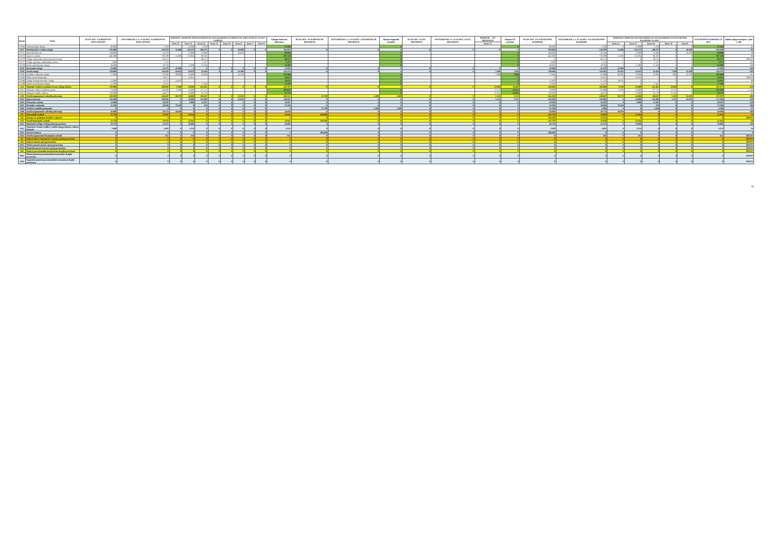| Konto | Naziv | PLAN 2017. ZA REDOVNU DJELATNOST | OSTVARENJE 1.1.-31.10.2017. ZA REDOVNU DJELATNOST | IZMJENE I DOPUNE FINANCIJSKOG PLANA RASHODA ZA REDOVNU DJELATNOST ZA 2017. GODINU | | | | | | | | Ukupno Redovna djelatnost | PLAN 2017. ZA KAPITALNE PROJEKTE | OSTVARENJE 1.1.-31.10.2017. ZA KAPITALNE PROJEKTE | Ukupno kapitalni projekti | PLAN 2017. ZA EU PROJEKTE | OSTVARENJE 1.1.-31.10.2017. ZA EU PROJEKTE | IZMJENE ... EU PROJEKTE | Ukupno EU projekti | PLAN 2017. ZA SVEUKUPNE RASHODE | OSTVARENJE 1.1.-31.10.2017. ZA SVEUKUPNE RASHODE | IZMJENE I DOPUNE FINANCIJSKOG PLANA RASHODA ZA SVEUKUPNE RASHODE ZA 2017. | | | | | SVEUKUPNO RASHODI ZA 2017. | Indeks ukupno izmjene / plan x 100 |
| --- | --- | --- | --- | --- | --- | --- | --- | --- | --- | --- | --- | --- | --- | --- | --- | --- | --- | --- | --- | --- | --- | --- | --- | --- | --- | --- | --- | --- |
| | | | | Izvor 11 | Izvor 31 | Izvor 43 | Izvor 51 | Izvor 52 | Izvor 6 | Izvor 7 | Izvor 8 | | | | | | | Izvor 52 | | | | Izvor 11 | Izvor 31 | Izvor 43 | Izvor 52 | Izvor 6 | | |
| 32363 | Laboratorijske usluge | 60.000 | 2.250 | | 25.000 | 2.250 | | | | | | 27.250 | | | 0 | | | | 0 | 60.000 | 2.250 | 0 | 25.000 | 2.250 | 0 | 0 | 27.250 | 45 |
| 3237 | Intelektualne i osobne usluge | 703.000 | 535.879 | 51.000 | 323.575 | 198.375 | 0 | 0 | 10.000 | 0 | 0 | 582.950 | 0 | 0 | 0 | 0 | 0 | 0 | 0 | 703.000 | 535.879 | 51.000 | 323.575 | 198.375 | 0 | 10.000 | 582.950 | 83 |
| 32371 | Autorski honorari | 204.000 | 56.126 | | 35.000 | 15.000 | | | 10.000 | | | 60.000 | | | 0 | | | | 0 | 204.000 | 56.126 | 0 | 35.000 | 15.000 | 0 | 10.000 | 60.000 | 29 |
| 32372 | Ugovori o djelu | 461.000 | 378.299 | 51.000 | 255.954 | 90.205 | | | | | | 397.159 | | | 0 | | | | 0 | 461.000 | 378.299 | 51.000 | 255.954 | 90.205 | 0 | 0 | 397.159 | 86 |
| 32373 | Usluge odvjetnika i pravnog savjetovanja | | 66.513 | | | 66.513 | | | | | | 66.513 | | | 0 | | | | 0 | 0 | 66.513 | 0 | 0 | 66.513 | 0 | 0 | 66.513 | #DIJ/0! |
| 32377 | Usluge agencija, studentskog servisa | 5.000 | 5.157 | | | 5.157 | | | | | | 5.157 | | | 0 | | | | 0 | 5.000 | 5.157 | 0 | 0 | 5.157 | 0 | 0 | 5.157 | 103 |
| 32379 | Ostale intelektualne usluge | 30.000 | 29.784 | | 11.000 | 21.500 | | | | | | 32.500 | | | 0 | | | | 0 | 30.000 | 29.784 | 0 | 11.000 | 21.500 | 0 | 0 | 32.500 | 108 |
| 3238 | Računalne usluge | 25.000 | 21.275 | 25.890 | 0 | 0 | 0 | 0 | 0 | 0 | 0 | 25.890 | 0 | 0 | 0 | 0 | 0 | 0 | 0 | 25.000 | 21.275 | 25.890 | 0 | 0 | 0 | 0 | 25.890 | 104 |
| 3239 | Ostale usluge | 119.000 | 118.365 | 83.833 | 43.815 | 52.430 | 0 | 0 | 41.200 | 0 | 0 | 221.278 | 0 | 0 | 0 | 0 | 0 | 7.489 | 7.489 | 119.000 | 118.365 | 83.833 | 43.815 | 52.430 | 7.489 | 41.200 | 228.767 | 192 |
| 32391 | Grafičke i tiskarske usluge | 77.000 | 81.900 | 69.000 | 33.000 | 35.000 | | | 41.200 | | | 178.200 | | | 0 | | | 7.489 | 7.489 | 77.000 | 81.900 | 69.000 | 33.000 | 35.000 | 7.489 | 41.200 | 185.689 | 241 |
| 32392 | Film i izrada fotografija | | 10.815 | | 10.815 | | | | | | | 10.815 | | | 0 | | | | 0 | 0 | 10.815 | 0 | 10.815 | 0 | 0 | 0 | 10.815 | #DIJ/0! |
| 32396 | Usluge čuvanja imovine i osoba | 15.000 | 11.125 | 14.833 | | | | | | | | 14.833 | | | 0 | | | | 0 | 15.000 | 11.125 | 14.833 | 0 | 0 | 0 | 0 | 14.833 | 99 |
| 32399 | Ostale nespomenute usluge | 27.000 | 14.525 | | | 17.430 | | | | | | 17.430 | | | 0 | | | | 0 | 27.000 | 14.525 | 0 | 0 | 17.430 | 0 | 0 | 17.430 | 65 |
| 324 | Naknade troškova osobama izvan radnog odnosa | 138.800 | 206.909 | 8.500 | 26.800 | 221.491 | 0 | 0 | 0 | 0 | 0 | 256.791 | 0 | 0 | 0 | 0 | 0 | 34.886 | 34.886 | 138.800 | 206.909 | 8.500 | 26.800 | 221.491 | 34.886 | 0 | 291.677 | 210 |
| 32411 | Naknade troškova službenog puta | 18.800 | 162.096 | 8.500 | 16.800 | 177.715 | | | | | | 203.015 | | | 0 | | | 12.525 | 12.525 | 18.800 | 162.096 | 8.500 | 16.800 | 177.715 | 12.525 | 0 | 215.540 | 1.146 |
| 32412 | Naknade ostalih troškova | 120.000 | 44.813 | | 10.000 | 43.776 | | | | | | 53.776 | | | 0 | | | 22.361 | 22.361 | 120.000 | 44.813 | 0 | 10.000 | 43.776 | 22.361 | 0 | 76.137 | 63 |
| 329 | Ostali nespomenuti rashodi poslovanja | 238.598 | 164.667 | 80.170 | 26.000 | 136.647 | 0 | 0 | 23.695 | 0 | 0 | 266.512 | 15.700 | 4.200 | 4.200 | 0 | 0 | 5.125 | 5.125 | 254.298 | 168.867 | 80.170 | 26.000 | 140.847 | 5.125 | 23.695 | 275.837 | 108 |
| 3293 | Reprezentacija | 145.000 | 104.902 | 0 | 18.000 | 125.000 | 0 | 0 | 23.695 | 0 | 0 | 166.695 | 0 | 0 | 0 | 0 | 0 | 5.125 | 5.125 | 145.000 | 104.902 | 0 | 18.000 | 125.000 | 5.125 | 23.695 | 171.820 | 118 |
| 3294 | Članarine i norme | 15.000 | 19.297 | 0 | 8.000 | 11.297 | 0 | 0 | 0 | 0 | 0 | 19.297 | 0 | 0 | 0 | 0 | 0 | 0 | 0 | 15.000 | 19.297 | 0 | 8.000 | 11.297 | 0 | 0 | 19.297 | 129 |
| 3295 | Pristojbe i naknade | 33.598 | 29.694 | 35.240 | 0 | 350 | 0 | 0 | 0 | 0 | 0 | 35.590 | 0 | 0 | 0 | 0 | 0 | 0 | 0 | 33.598 | 29.694 | 35.240 | 0 | 350 | 0 | 0 | 35.590 | 106 |
| 3296 | Troškovi sudskih postupaka | 0 | 0 | 0 | 0 | 0 | 0 | 0 | 0 | 0 | 0 | 0 | 15.700 | 4.200 | 4.200 | 0 | 0 | 0 | 0 | 15.700 | 4.200 | 0 | 0 | 4.200 | 0 | 0 | 4.200 | 27 |
| 3299 | Ostali nespomenuti rashodi poslovanja | 45.000 | 10.774 | 44.930 | 0 | 0 | 0 | 0 | 0 | 0 | 0 | 44.930 | 0 | 0 | 0 | 0 | 0 | 0 | 0 | 45.000 | 10.774 | 44.930 | 0 | 0 | 0 | 0 | 44.930 | 100 |
| 34 | Financijski rashodi | 35.750 | 35.058 | 0 | 41.944 | 0 | 0 | 0 | 0 | 0 | 0 | 41.944 | 200.000 | 0 | 0 | 0 | 0 | 0 | 0 | 235.750 | 35.058 | 0 | 41.944 | 0 | 0 | 0 | 41.944 | 18 |
| 342 | Kamate za primljene kredite i zajmove | 0 | 0 | 0 | 0 | 0 | 0 | 0 | 0 | 0 | 0 | 0 | 0 | 0 | 0 | 0 | 0 | 0 | 0 | 236.500 | 35.621 | 0 | 0 | 0 | 0 | 0 | 0 | #DIJ/0! |
| 343 | Ostali financijski rashodi | 35.750 | 35.058 | 0 | 41.944 | 0 | 0 | 0 | 0 | 0 | 0 | 41.944 | 200.000 | 0 | 0 | 0 | 0 | 0 | 0 | 235.750 | 35.058 | 0 | 41.944 | 0 | 0 | 0 | 41.944 | 18 |
| 3431 | Bankarske usluge i usluge platnog prometa | 30.750 | 32.333 | 0 | 38.800 | 0 | 0 | 0 | 0 | 0 | 0 | 38.800 | 0 | 0 | 0 | 0 | 0 | 0 | 0 | 30.750 | 32.333 | 0 | 38.800 | 0 | 0 | 0 | 38.800 | 126 |
| 3432 | Negativne tečajne razlike i razlike zbog primjene valutne klauzule | 5.000 | 2.093 | 0 | 2.512 | 0 | 0 | 0 | 0 | 0 | 0 | 2.512 | 0 | 0 | 0 | 0 | 0 | 0 | 0 | 5.000 | 2.093 | 0 | 2.512 | 0 | 0 | 0 | 2.512 | 50 |
| 3433 | Zatezne kamate | 0 | 0 | 0 | 0 | 0 | 0 | 0 | 0 | 0 | 0 | 0 | 200.000 | 0 | 0 | 0 | 0 | 0 | 0 | 200.000 | 0 | 0 | 0 | 0 | 0 | 0 | 0 | 0 |
| 3434 | Ostali nespomenuti financijski rashodi | 0 | 632 | 0 | 632 | 0 | 0 | 0 | 0 | 0 | 0 | 632 | 0 | 0 | 0 | 0 | 0 | 0 | 0 | 0 | 632 | 0 | 632 | 0 | 0 | 0 | 632 | #DIJ/0! |
| 36 | Pomoći dane u inozemstvo i unutar općeg proračuna | 0 | 0 | 0 | 0 | 0 | 0 | 0 | 0 | 0 | 0 | 0 | 0 | 0 | 0 | 0 | 0 | 0 | 0 | 0 | 0 | 0 | 0 | 0 | 0 | 0 | 0 | #DIJ/0! |
| 363 | Pomoći unutar općeg proračuna | 0 | 0 | 0 | 0 | 0 | 0 | 0 | 0 | 0 | 0 | 0 | 0 | 0 | 0 | 0 | 0 | 0 | 0 | 0 | 0 | 0 | 0 | 0 | 0 | 0 | 0 | #DIJ/0! |
| 3631 | Tekuće pomoći unutar općeg proračuna | 0 | 0 | 0 | 0 | 0 | 0 | 0 | 0 | 0 | 0 | 0 | 0 | 0 | 0 | 0 | 0 | 0 | 0 | 0 | 0 | 0 | 0 | 0 | 0 | 0 | 0 | #DIJ/0! |
| 3632 | Kapitalne pomoći unutar općeg proračuna | 0 | 0 | 0 | 0 | 0 | 0 | 0 | 0 | 0 | 0 | 0 | 0 | 0 | 0 | 0 | 0 | 0 | 0 | 0 | 0 | 0 | 0 | 0 | 0 | 0 | 0 | #DIJ/0! |
| 366 | Pomoći proračunskim korisnicima drugih proračuna | 0 | 0 | 0 | 0 | 0 | 0 | 0 | 0 | 0 | 0 | 0 | 0 | 0 | 0 | 0 | 0 | 0 | 0 | 0 | 0 | 0 | 0 | 0 | 0 | 0 | 0 | #DIJ/0! |
| 3661 | Tekuće pomoći proračunskim korisnicima drugih proračuna | 0 | 0 | 0 | 0 | 0 | 0 | 0 | 0 | 0 | 0 | 0 | 0 | 0 | 0 | 0 | 0 | 0 | 0 | 0 | 0 | 0 | 0 | 0 | 0 | 0 | 0 | #DIJ/0! |
| 3662 | Kapitalne pomoći proračunskim korisnicima drugih proračuna | 0 | 0 | 0 | 0 | 0 | 0 | 0 | 0 | 0 | 0 | 0 | 0 | 0 | 0 | 0 | 0 | 0 | 0 | 0 | 0 | 0 | 0 | 0 | 0 | 0 | 0 | #DIJ/0! |
10